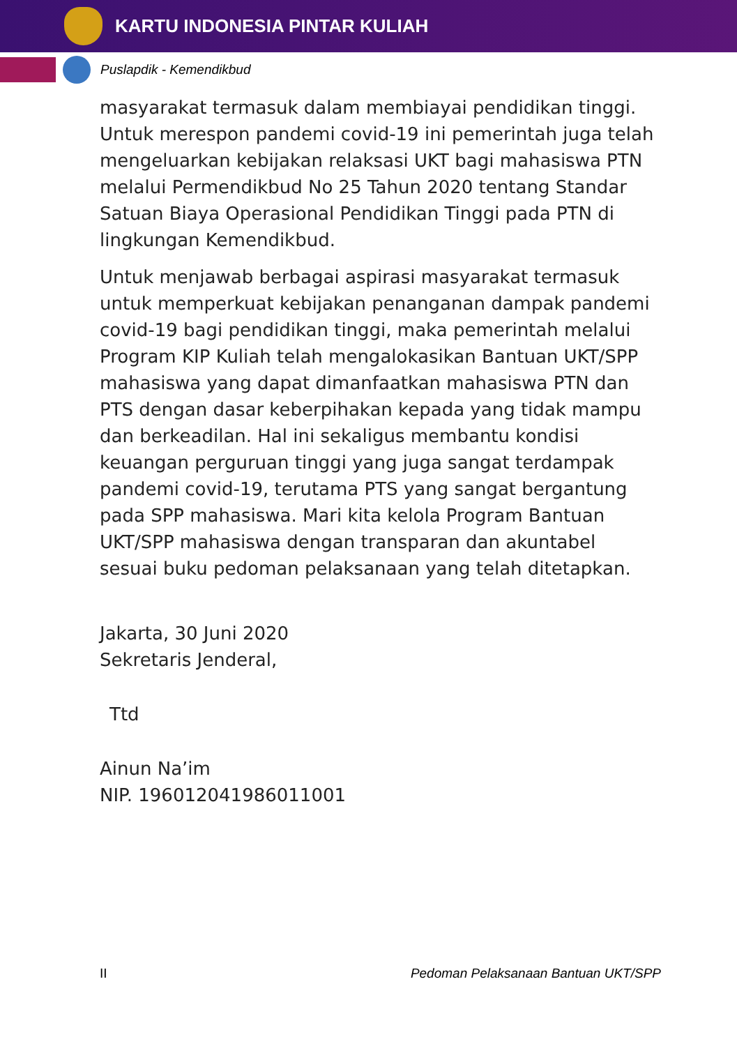KARTU INDONESIA PINTAR KULIAH
Puslapdik - Kemendikbud
masyarakat termasuk dalam membiayai pendidikan tinggi. Untuk merespon pandemi covid-19 ini pemerintah juga telah mengeluarkan kebijakan relaksasi UKT bagi mahasiswa PTN melalui Permendikbud No 25 Tahun 2020 tentang Standar Satuan Biaya Operasional Pendidikan Tinggi pada PTN di lingkungan Kemendikbud.
Untuk menjawab berbagai aspirasi masyarakat termasuk untuk memperkuat kebijakan penanganan dampak pandemi covid-19 bagi pendidikan tinggi, maka pemerintah melalui Program KIP Kuliah telah mengalokasikan Bantuan UKT/SPP mahasiswa yang dapat dimanfaatkan mahasiswa PTN dan PTS dengan dasar keberpihakan kepada yang tidak mampu dan berkeadilan. Hal ini sekaligus membantu kondisi keuangan perguruan tinggi yang juga sangat terdampak pandemi covid-19, terutama PTS yang sangat bergantung pada SPP mahasiswa. Mari kita kelola Program Bantuan UKT/SPP mahasiswa dengan transparan dan akuntabel sesuai buku pedoman pelaksanaan yang telah ditetapkan.
Jakarta, 30 Juni 2020
Sekretaris Jenderal,
Ttd
Ainun Na’im
NIP. 196012041986011001
II Pedoman Pelaksanaan Bantuan UKT/SPP